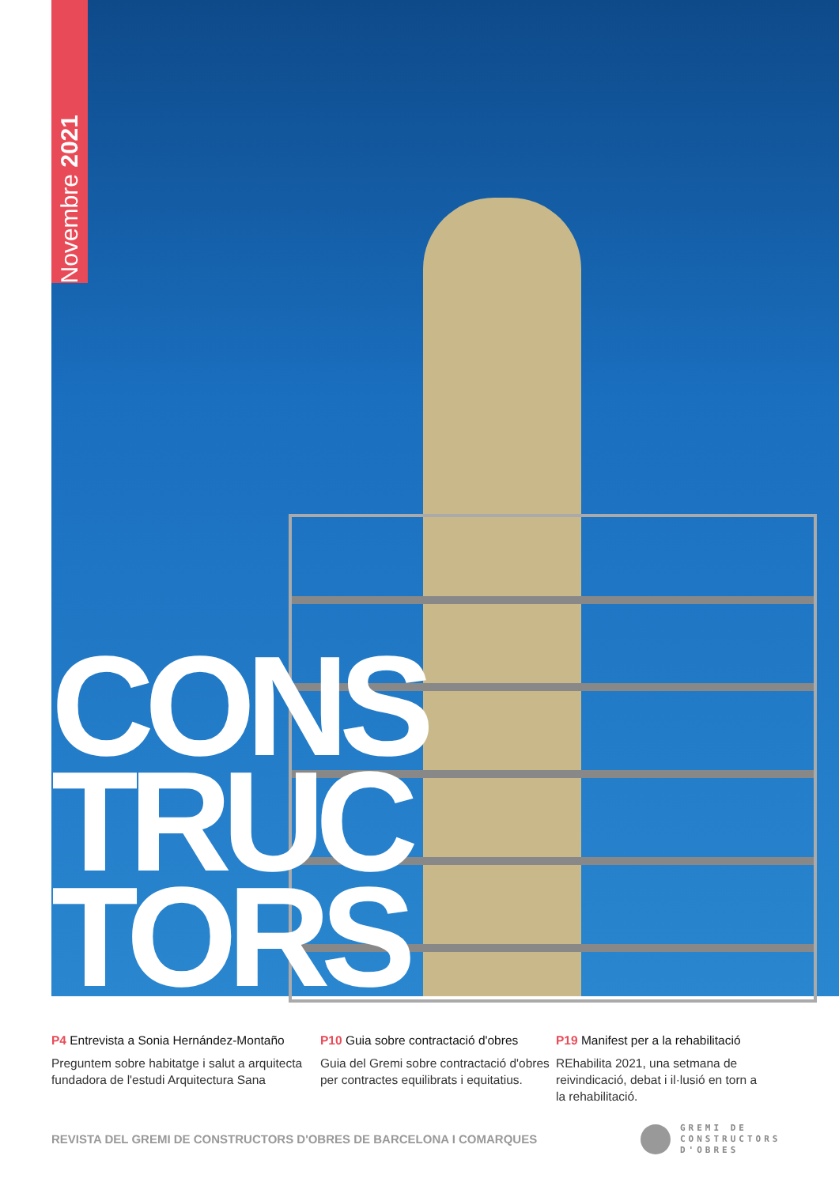Novembre 2021
CONS
TRUC
TORS
P4 Entrevista a Sonia Hernández-Montaño
Preguntem sobre habitatge i salut a arquitecta fundadora de l'estudi Arquitectura Sana
P10 Guia sobre contractació d'obres
Guia del Gremi sobre contractació d'obres per contractes equilibrats i equitatius.
P19 Manifest per a la rehabilitació
REhabilita 2021, una setmana de reivindicació, debat i il·lusió en torn a la rehabilitació.
REVISTA DEL GREMI DE CONSTRUCTORS D'OBRES DE BARCELONA I COMARQUES
GREMI DE
CONSTRUCTORS
D'OBRES